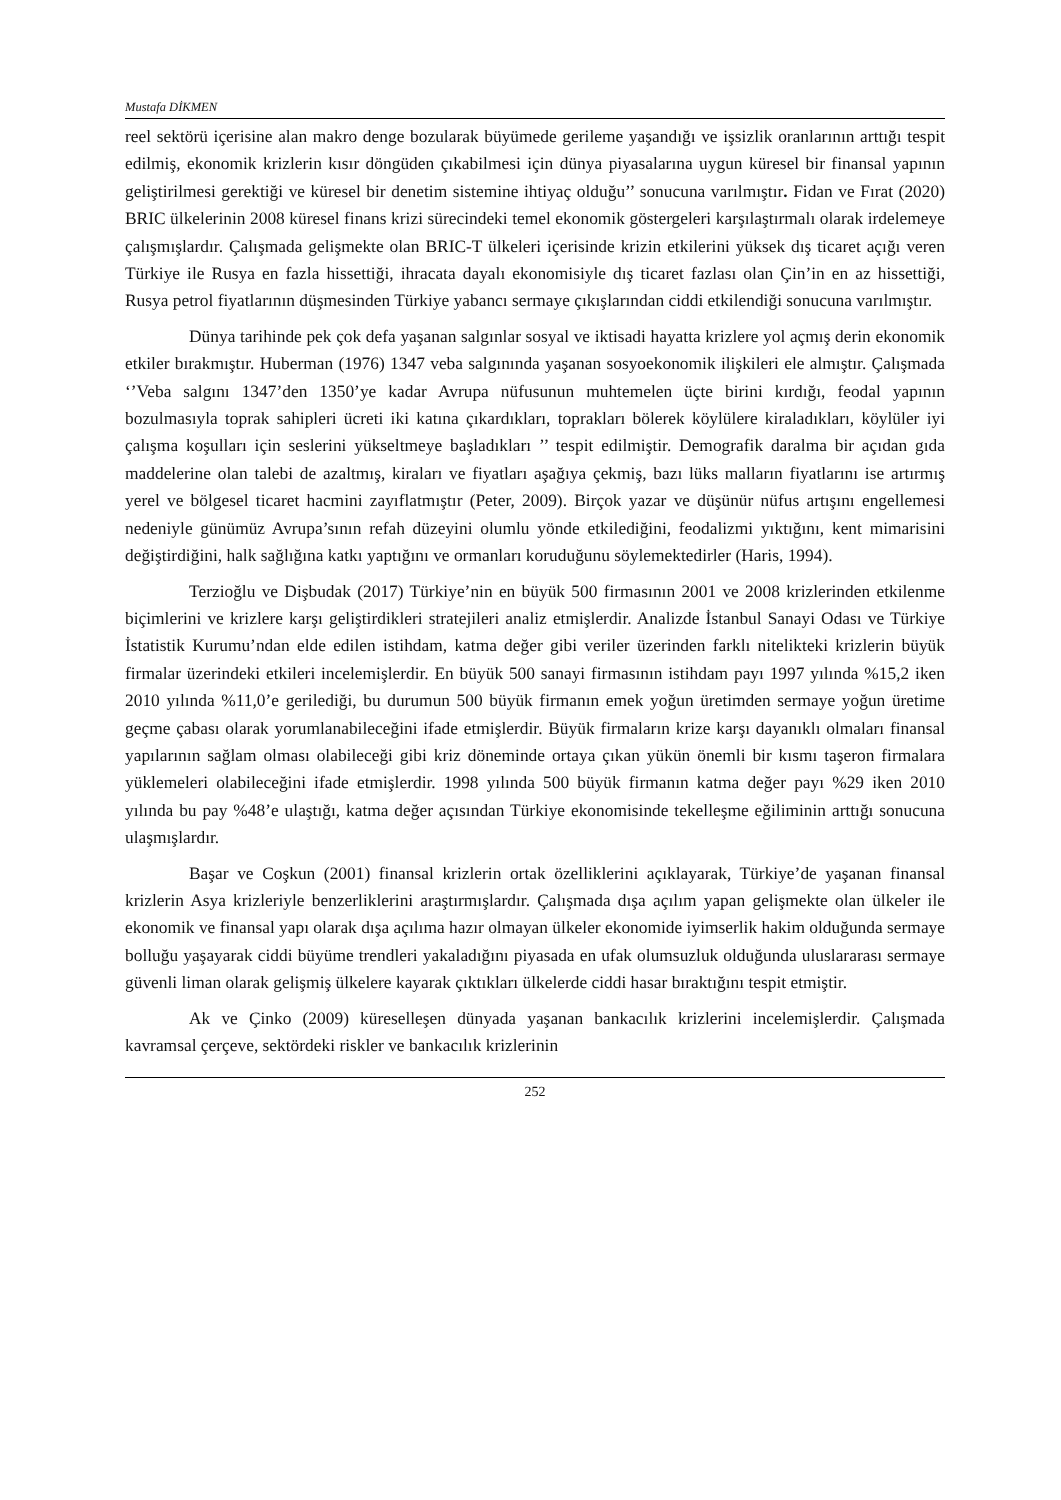Mustafa DİKMEN
reel sektörü içerisine alan makro denge bozularak büyümede gerileme yaşandığı ve işsizlik oranlarının arttığı tespit edilmiş, ekonomik krizlerin kısır döngüden çıkabilmesi için dünya piyasalarına uygun küresel bir finansal yapının geliştirilmesi gerektiği ve küresel bir denetim sistemine ihtiyaç olduğu’’ sonucuna varılmıştır. Fidan ve Fırat (2020) BRIC ülkelerinin 2008 küresel finans krizi sürecindeki temel ekonomik göstergeleri karşılaştırmalı olarak irdelemeye çalışmışlardır. Çalışmada gelişmekte olan BRIC-T ülkeleri içerisinde krizin etkilerini yüksek dış ticaret açığı veren Türkiye ile Rusya en fazla hissettiği, ihracata dayalı ekonomisiyle dış ticaret fazlası olan Çin’in en az hissettiği, Rusya petrol fiyatlarının düşmesinden Türkiye yabancı sermaye çıkışlarından ciddi etkilendiği sonucuna varılmıştır.
Dünya tarihinde pek çok defa yaşanan salgınlar sosyal ve iktisadi hayatta krizlere yol açmış derin ekonomik etkiler bırakmıştır. Huberman (1976) 1347 veba salgınında yaşanan sosyoekonomik ilişkileri ele almıştır. Çalışmada ‘’Veba salgını 1347’den 1350’ye kadar Avrupa nüfusunun muhtemelen üçte birini kırdığı, feodal yapının bozulmasıyla toprak sahipleri ücreti iki katına çıkardıkları, toprakları bölerek köylülere kiraladıkları, köylüler iyi çalışma koşulları için seslerini yükseltmeye başladıkları ’’ tespit edilmiştir. Demografik daralma bir açıdan gıda maddelerine olan talebi de azaltmış, kiraları ve fiyatları aşağıya çekmiş, bazı lüks malların fiyatlarını ise artırmış yerel ve bölgesel ticaret hacmini zayıflatmıştır (Peter, 2009). Birçok yazar ve düşünür nüfus artışını engellemesi nedeniyle günümüz Avrupa’sının refah düzeyini olumlu yönde etkilediğini, feodalizmi yıktığını, kent mimarisini değiştirdiğini, halk sağlığına katkı yaptığını ve ormanları koruduğunu söylemektedirler (Haris, 1994).
Terzioğlu ve Dişbudak (2017) Türkiye’nin en büyük 500 firmasının 2001 ve 2008 krizlerinden etkilenme biçimlerini ve krizlere karşı geliştirdikleri stratejileri analiz etmişlerdir. Analizde İstanbul Sanayi Odası ve Türkiye İstatistik Kurumu’ndan elde edilen istihdam, katma değer gibi veriler üzerinden farklı nitelikteki krizlerin büyük firmalar üzerindeki etkileri incelemişlerdir. En büyük 500 sanayi firmasının istihdam payı 1997 yılında %15,2 iken 2010 yılında %11,0’e gerilediği, bu durumun 500 büyük firmanın emek yoğun üretimden sermaye yoğun üretime geçme çabası olarak yorumlanabileceğini ifade etmişlerdir. Büyük firmaların krize karşı dayanıklı olmaları finansal yapılarının sağlam olması olabileceği gibi kriz döneminde ortaya çıkan yükün önemli bir kısmı taşeron firmalara yüklemeleri olabileceğini ifade etmişlerdir. 1998 yılında 500 büyük firmanın katma değer payı %29 iken 2010 yılında bu pay %48’e ulaştığı, katma değer açısından Türkiye ekonomisinde tekelleşme eğiliminin arttığı sonucuna ulaşmışlardır.
Başar ve Coşkun (2001) finansal krizlerin ortak özelliklerini açıklayarak, Türkiye’de yaşanan finansal krizlerin Asya krizleriyle benzerliklerini araştırmışlardır. Çalışmada dışa açılım yapan gelişmekte olan ülkeler ile ekonomik ve finansal yapı olarak dışa açılıma hazır olmayan ülkeler ekonomide iyimserlik hakim olduğunda sermaye bolluğu yaşayarak ciddi büyüme trendleri yakaladığını piyasada en ufak olumsuzluk olduğunda uluslararası sermaye güvenli liman olarak gelişmiş ülkelere kayarak çıktıkları ülkelerde ciddi hasar bıraktığını tespit etmiştir.
Ak ve Çinko (2009) küreselleşen dünyada yaşanan bankacılık krizlerini incelemişlerdir. Çalışmada kavramsal çerçeve, sektördeki riskler ve bankacılık krizlerinin
252